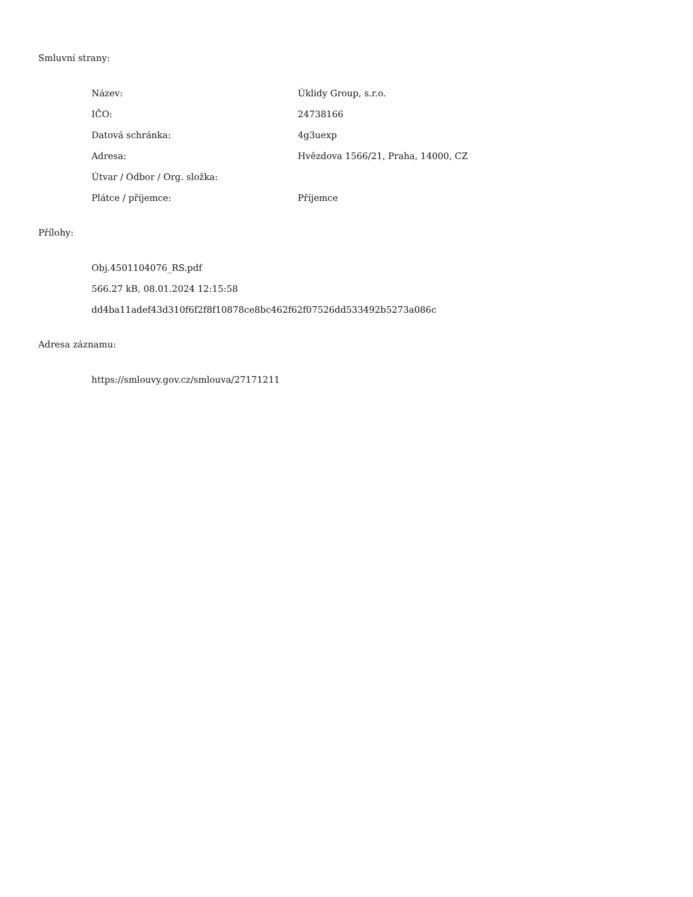Smluvní strany:
| Název: | Úklidy Group, s.r.o. |
| IČO: | 24738166 |
| Datová schránka: | 4g3uexp |
| Adresa: | Hvězdova 1566/21, Praha, 14000, CZ |
| Útvar / Odbor / Org. složka: | |
| Plátce / příjemce: | Příjemce |
Přílohy:
| Obj.4501104076_RS.pdf |
| 566.27 kB, 08.01.2024 12:15:58 |
| dd4ba11adef43d310f6f2f8f10878ce8bc462f62f07526dd533492b5273a086c |
Adresa záznamu:
| https://smlouvy.gov.cz/smlouva/27171211 |